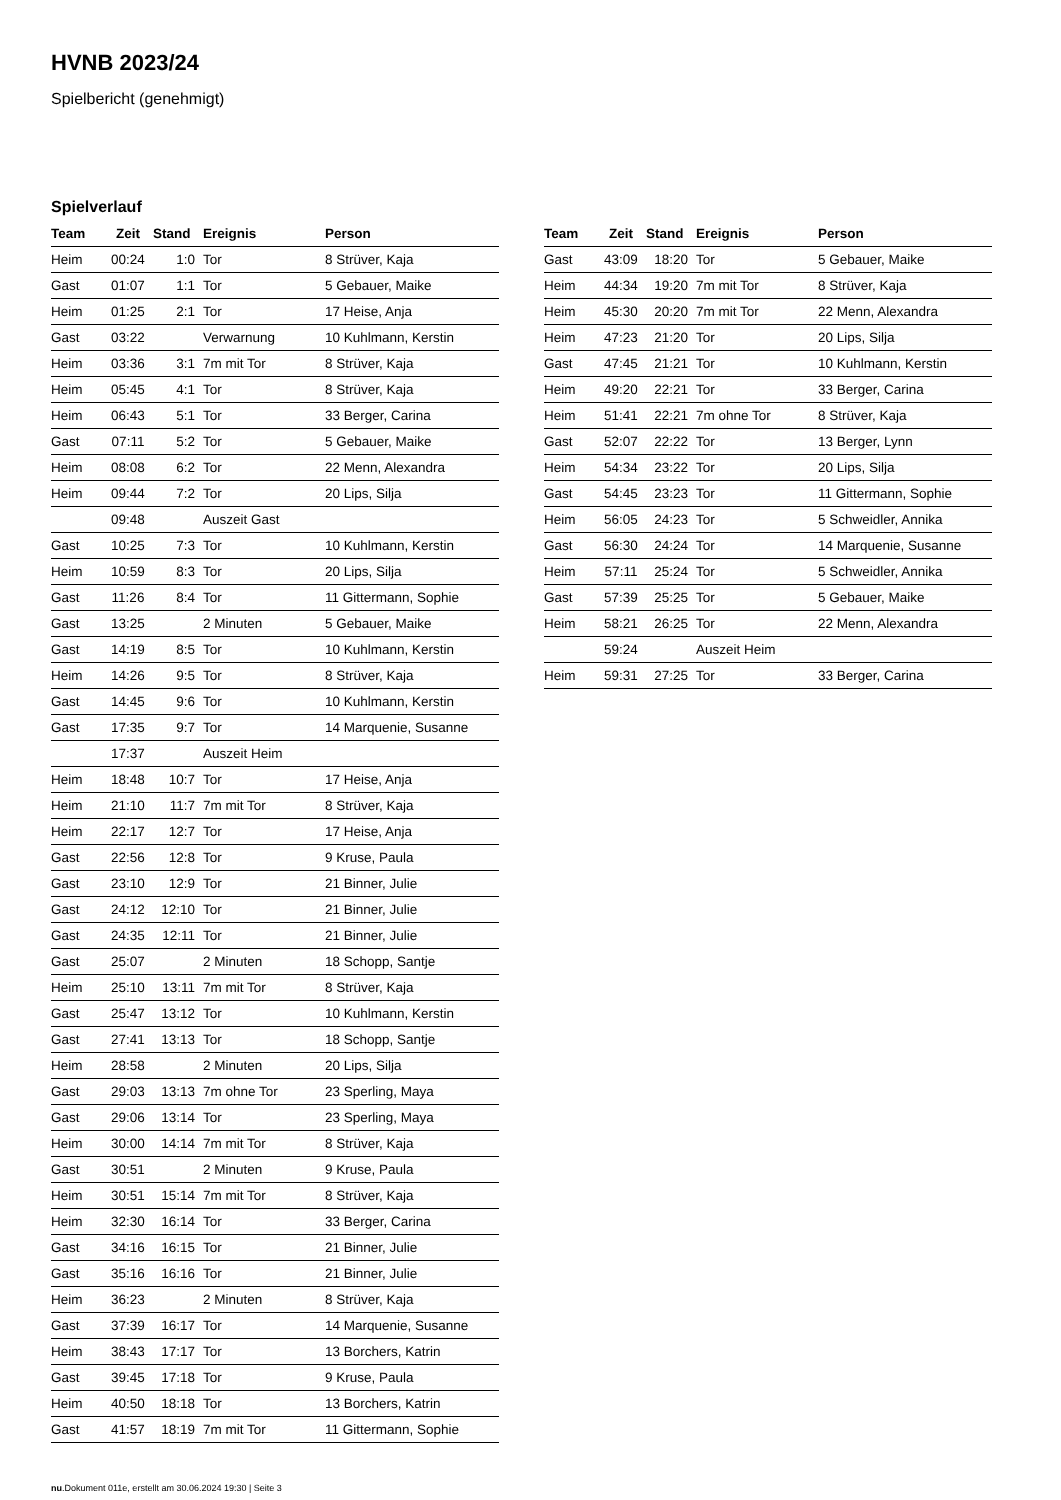HVNB 2023/24
Spielbericht (genehmigt)
Spielverlauf
| Team | Zeit | Stand | Ereignis | Person |
| --- | --- | --- | --- | --- |
| Heim | 00:24 | 1:0 | Tor | 8 Strüver, Kaja |
| Gast | 01:07 | 1:1 | Tor | 5 Gebauer, Maike |
| Heim | 01:25 | 2:1 | Tor | 17 Heise, Anja |
| Gast | 03:22 | | Verwarnung | 10 Kuhlmann, Kerstin |
| Heim | 03:36 | 3:1 | 7m mit Tor | 8 Strüver, Kaja |
| Heim | 05:45 | 4:1 | Tor | 8 Strüver, Kaja |
| Heim | 06:43 | 5:1 | Tor | 33 Berger, Carina |
| Gast | 07:11 | 5:2 | Tor | 5 Gebauer, Maike |
| Heim | 08:08 | 6:2 | Tor | 22 Menn, Alexandra |
| Heim | 09:44 | 7:2 | Tor | 20 Lips, Silja |
| | 09:48 | | Auszeit Gast | |
| Gast | 10:25 | 7:3 | Tor | 10 Kuhlmann, Kerstin |
| Heim | 10:59 | 8:3 | Tor | 20 Lips, Silja |
| Gast | 11:26 | 8:4 | Tor | 11 Gittermann, Sophie |
| Gast | 13:25 | | 2 Minuten | 5 Gebauer, Maike |
| Gast | 14:19 | 8:5 | Tor | 10 Kuhlmann, Kerstin |
| Heim | 14:26 | 9:5 | Tor | 8 Strüver, Kaja |
| Gast | 14:45 | 9:6 | Tor | 10 Kuhlmann, Kerstin |
| Gast | 17:35 | 9:7 | Tor | 14 Marquenie, Susanne |
| | 17:37 | | Auszeit Heim | |
| Heim | 18:48 | 10:7 | Tor | 17 Heise, Anja |
| Heim | 21:10 | 11:7 | 7m mit Tor | 8 Strüver, Kaja |
| Heim | 22:17 | 12:7 | Tor | 17 Heise, Anja |
| Gast | 22:56 | 12:8 | Tor | 9 Kruse, Paula |
| Gast | 23:10 | 12:9 | Tor | 21 Binner, Julie |
| Gast | 24:12 | 12:10 | Tor | 21 Binner, Julie |
| Gast | 24:35 | 12:11 | Tor | 21 Binner, Julie |
| Gast | 25:07 | | 2 Minuten | 18 Schopp, Santje |
| Heim | 25:10 | 13:11 | 7m mit Tor | 8 Strüver, Kaja |
| Gast | 25:47 | 13:12 | Tor | 10 Kuhlmann, Kerstin |
| Gast | 27:41 | 13:13 | Tor | 18 Schopp, Santje |
| Heim | 28:58 | | 2 Minuten | 20 Lips, Silja |
| Gast | 29:03 | 13:13 | 7m ohne Tor | 23 Sperling, Maya |
| Gast | 29:06 | 13:14 | Tor | 23 Sperling, Maya |
| Heim | 30:00 | 14:14 | 7m mit Tor | 8 Strüver, Kaja |
| Gast | 30:51 | | 2 Minuten | 9 Kruse, Paula |
| Heim | 30:51 | 15:14 | 7m mit Tor | 8 Strüver, Kaja |
| Heim | 32:30 | 16:14 | Tor | 33 Berger, Carina |
| Gast | 34:16 | 16:15 | Tor | 21 Binner, Julie |
| Gast | 35:16 | 16:16 | Tor | 21 Binner, Julie |
| Heim | 36:23 | | 2 Minuten | 8 Strüver, Kaja |
| Gast | 37:39 | 16:17 | Tor | 14 Marquenie, Susanne |
| Heim | 38:43 | 17:17 | Tor | 13 Borchers, Katrin |
| Gast | 39:45 | 17:18 | Tor | 9 Kruse, Paula |
| Heim | 40:50 | 18:18 | Tor | 13 Borchers, Katrin |
| Gast | 41:57 | 18:19 | 7m mit Tor | 11 Gittermann, Sophie |
| Team | Zeit | Stand | Ereignis | Person |
| --- | --- | --- | --- | --- |
| Gast | 43:09 | 18:20 | Tor | 5 Gebauer, Maike |
| Heim | 44:34 | 19:20 | 7m mit Tor | 8 Strüver, Kaja |
| Heim | 45:30 | 20:20 | 7m mit Tor | 22 Menn, Alexandra |
| Heim | 47:23 | 21:20 | Tor | 20 Lips, Silja |
| Gast | 47:45 | 21:21 | Tor | 10 Kuhlmann, Kerstin |
| Heim | 49:20 | 22:21 | Tor | 33 Berger, Carina |
| Heim | 51:41 | 22:21 | 7m ohne Tor | 8 Strüver, Kaja |
| Gast | 52:07 | 22:22 | Tor | 13 Berger, Lynn |
| Heim | 54:34 | 23:22 | Tor | 20 Lips, Silja |
| Gast | 54:45 | 23:23 | Tor | 11 Gittermann, Sophie |
| Heim | 56:05 | 24:23 | Tor | 5 Schweidler, Annika |
| Gast | 56:30 | 24:24 | Tor | 14 Marquenie, Susanne |
| Heim | 57:11 | 25:24 | Tor | 5 Schweidler, Annika |
| Gast | 57:39 | 25:25 | Tor | 5 Gebauer, Maike |
| Heim | 58:21 | 26:25 | Tor | 22 Menn, Alexandra |
| | 59:24 | | Auszeit Heim | |
| Heim | 59:31 | 27:25 | Tor | 33 Berger, Carina |
nu.Dokument 011e, erstellt am 30.06.2024 19:30 | Seite 3